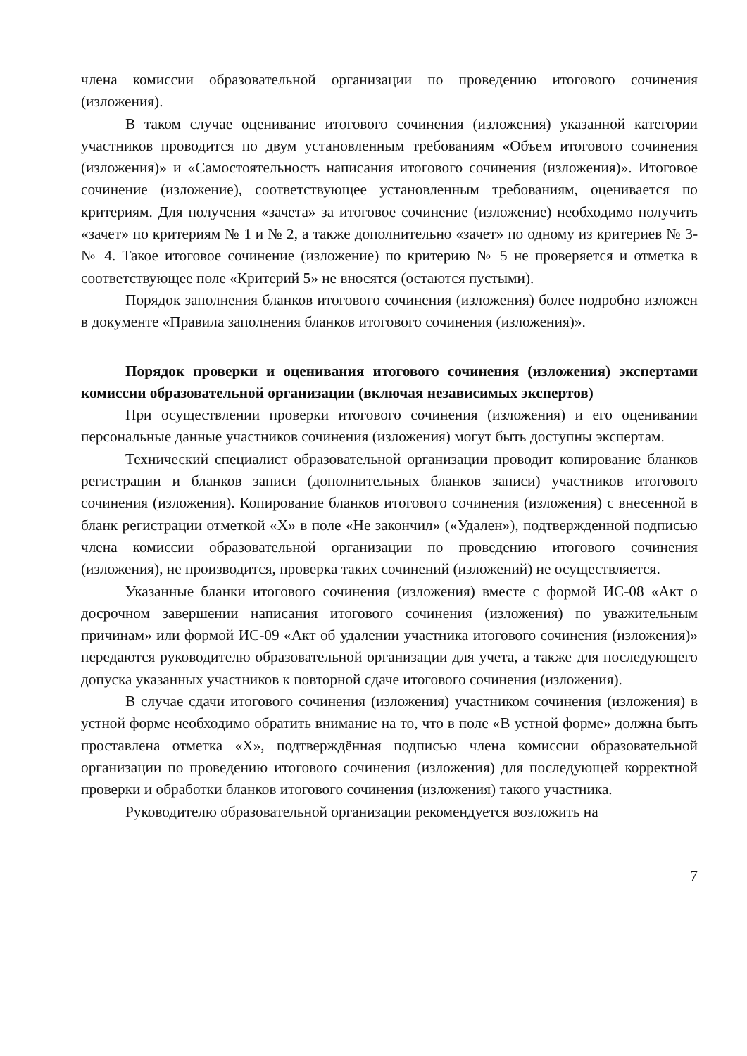члена комиссии образовательной организации по проведению итогового сочинения (изложения).
В таком случае оценивание итогового сочинения (изложения) указанной категории участников проводится по двум установленным требованиям «Объем итогового сочинения (изложения)» и «Самостоятельность написания итогового сочинения (изложения)». Итоговое сочинение (изложение), соответствующее установленным требованиям, оценивается по критериям. Для получения «зачета» за итоговое сочинение (изложение) необходимо получить «зачет» по критериям № 1 и № 2, а также дополнительно «зачет» по одному из критериев № 3- № 4. Такое итоговое сочинение (изложение) по критерию № 5 не проверяется и отметка в соответствующее поле «Критерий 5» не вносятся (остаются пустыми).
Порядок заполнения бланков итогового сочинения (изложения) более подробно изложен в документе «Правила заполнения бланков итогового сочинения (изложения)».
Порядок проверки и оценивания итогового сочинения (изложения) экспертами комиссии образовательной организации (включая независимых экспертов)
При осуществлении проверки итогового сочинения (изложения) и его оценивании персональные данные участников сочинения (изложения) могут быть доступны экспертам.
Технический специалист образовательной организации проводит копирование бланков регистрации и бланков записи (дополнительных бланков записи) участников итогового сочинения (изложения). Копирование бланков итогового сочинения (изложения) с внесенной в бланк регистрации отметкой «X» в поле «Не закончил» («Удален»), подтвержденной подписью члена комиссии образовательной организации по проведению итогового сочинения (изложения), не производится, проверка таких сочинений (изложений) не осуществляется.
Указанные бланки итогового сочинения (изложения) вместе с формой ИС-08 «Акт о досрочном завершении написания итогового сочинения (изложения) по уважительным причинам» или формой ИС-09 «Акт об удалении участника итогового сочинения (изложения)» передаются руководителю образовательной организации для учета, а также для последующего допуска указанных участников к повторной сдаче итогового сочинения (изложения).
В случае сдачи итогового сочинения (изложения) участником сочинения (изложения) в устной форме необходимо обратить внимание на то, что в поле «В устной форме» должна быть проставлена отметка «X», подтверждённая подписью члена комиссии образовательной организации по проведению итогового сочинения (изложения) для последующей корректной проверки и обработки бланков итогового сочинения (изложения) такого участника.
Руководителю образовательной организации рекомендуется возложить на
7